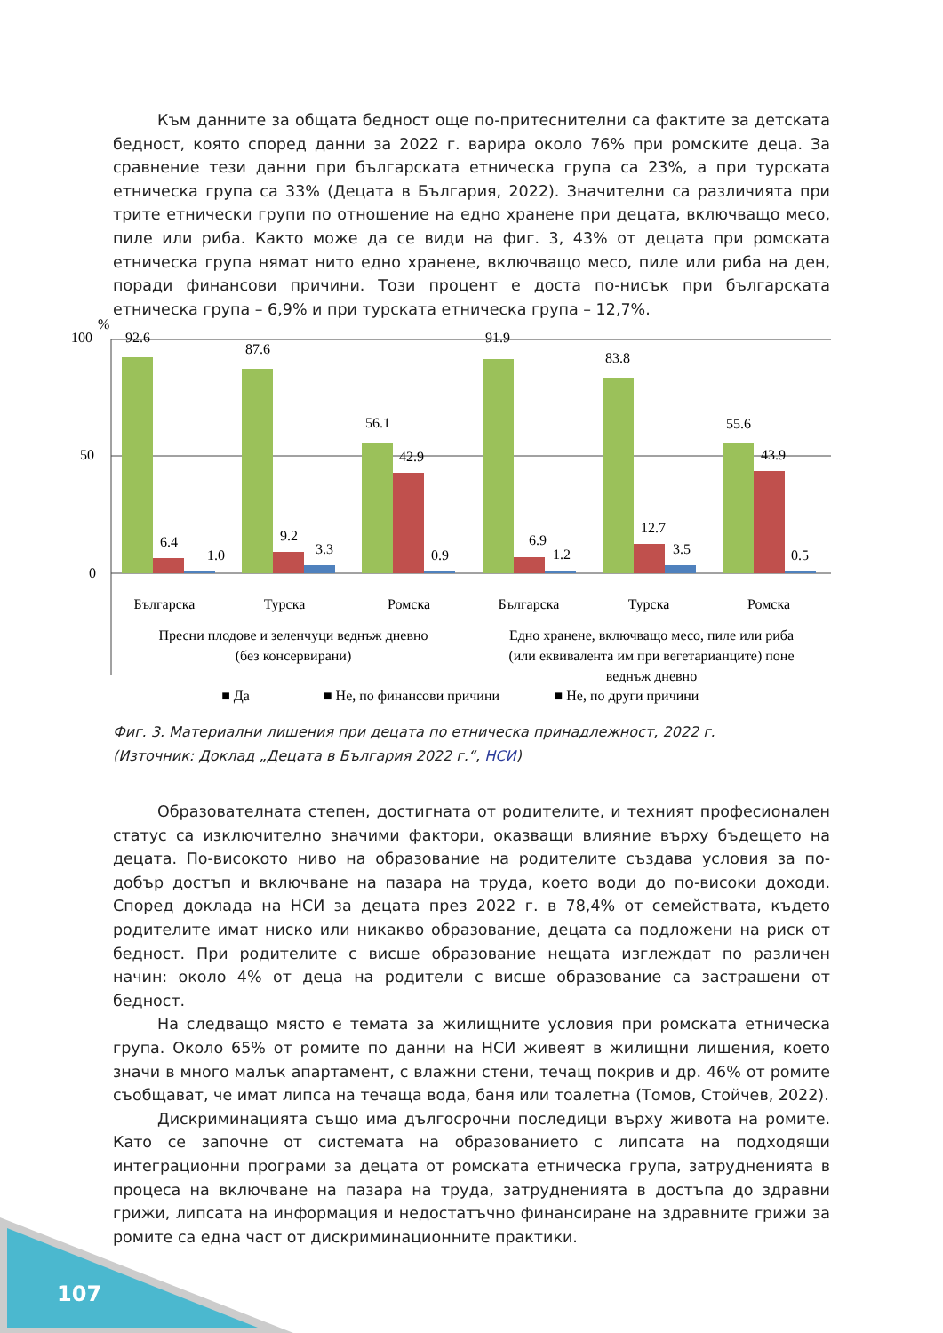Към данните за общата бедност още по-притеснителни са фактите за детската бедност, която според данни за 2022 г. варира около 76% при ромските деца. За сравнение тези данни при българската етническа група са 23%, а при турската етническа група са 33% (Децата в България, 2022). Значителни са различията при трите етнически групи по отношение на едно хранене при децата, включващо месо, пиле или риба. Както може да се види на фиг. 3, 43% от децата при ромската етническа група нямат нито едно хранене, включващо месо, пиле или риба на ден, поради финансови причини. Този процент е доста по-нисък при българската етническа група – 6,9% и при турската етническа група – 12,7%.
%
100
50
0
92.6
87.6
56.1
91.9
83.8
55.6
6.4
9.2
42.9
6.9
12.7
43.9
1.0
3.3
0.9
1.2
3.5
0.5
Българска
Турска
Ромска
Българска
Турска
Ромска
Пресни плодове и зеленчуци веднъж дневно
(без консервирани)
Едно хранене, включващо месо, пиле или риба
(или еквивалента им при вегетарианците) поне
веднъж дневно
■ Да
■ Не, по финансови причини
■ Не, по други причини
Фиг. 3. Материални лишения при децата по етническа принадлежност, 2022 г.
(Източник: Доклад „Децата в България 2022 г.“, НСИ)
Образователната степен, достигната от родителите, и техният професионален статус са изключително значими фактори, оказващи влияние върху бъдещето на децата. По-високото ниво на образование на родителите създава условия за по-добър достъп и включване на пазара на труда, което води до по-високи доходи. Според доклада на НСИ за децата през 2022 г. в 78,4% от семействата, където родителите имат ниско или никакво образование, децата са подложени на риск от бедност. При родителите с висше образование нещата изглеждат по различен начин: около 4% от деца на родители с висше образование са застрашени от бедност.
На следващо място е темата за жилищните условия при ромската етническа група. Около 65% от ромите по данни на НСИ живеят в жилищни лишения, което значи в много малък апартамент, с влажни стени, течащ покрив и др. 46% от ромите съобщават, че имат липса на течаща вода, баня или тоалетна (Томов, Стойчев, 2022).
Дискриминацията също има дългосрочни последици върху живота на ромите. Като се започне от системата на образованието с липсата на подходящи интеграционни програми за децата от ромската етническа група, затрудненията в процеса на включване на пазара на труда, затрудненията в достъпа до здравни грижи, липсата на информация и недостатъчно финансиране на здравните грижи за ромите са една част от дискриминационните практики.
107